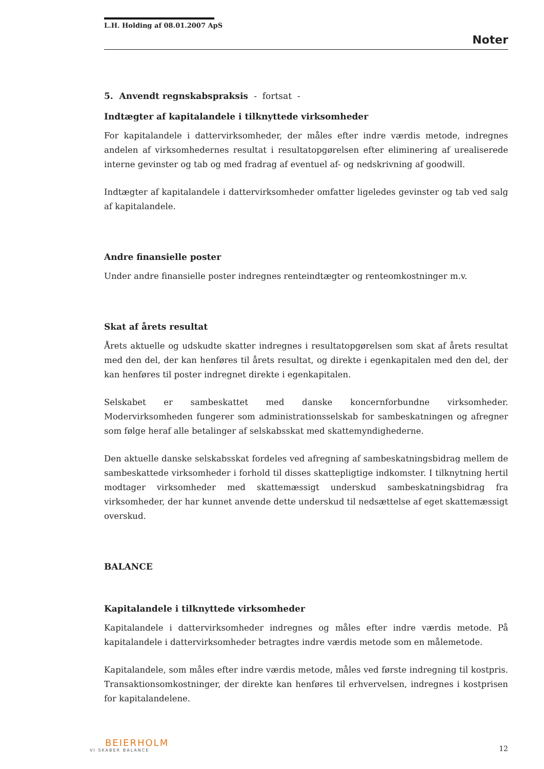L.H. Holding af 08.01.2007 ApS
Noter
5. Anvendt regnskabspraksis - fortsat -
Indtægter af kapitalandele i tilknyttede virksomheder
For kapitalandele i dattervirksomheder, der måles efter indre værdis metode, indregnes andelen af virksomhedernes resultat i resultatopgørelsen efter eliminering af urealiserede interne gevinster og tab og med fradrag af eventuel af- og nedskrivning af goodwill.
Indtægter af kapitalandele i dattervirksomheder omfatter ligeledes gevinster og tab ved salg af kapitalandele.
Andre finansielle poster
Under andre finansielle poster indregnes renteindtægter og renteomkostninger m.v.
Skat af årets resultat
Årets aktuelle og udskudte skatter indregnes i resultatopgørelsen som skat af årets resultat med den del, der kan henføres til årets resultat, og direkte i egenkapitalen med den del, der kan henføres til poster indregnet direkte i egenkapitalen.
Selskabet er sambeskattet med danske koncernforbundne virksomheder. Modervirksomheden fungerer som administrationsselskab for sambeskatningen og afregner som følge heraf alle betalinger af selskabsskat med skattemyndighederne.
Den aktuelle danske selskabsskat fordeles ved afregning af sambeskatningsbidrag mellem de sambeskattede virksomheder i forhold til disses skattepligtige indkomster. I tilknytning hertil modtager virksomheder med skattemæssigt underskud sambeskatningsbidrag fra virksomheder, der har kunnet anvende dette underskud til nedsættelse af eget skattemæssigt overskud.
BALANCE
Kapitalandele i tilknyttede virksomheder
Kapitalandele i dattervirksomheder indregnes og måles efter indre værdis metode. På kapitalandele i dattervirksomheder betragtes indre værdis metode som en målemetode.
Kapitalandele, som måles efter indre værdis metode, måles ved første indregning til kostpris. Transaktionsomkostninger, der direkte kan henføres til erhvervelsen, indregnes i kostprisen for kapitalandelene.
BEIERHOLM
VI SKABER BALANCE
12